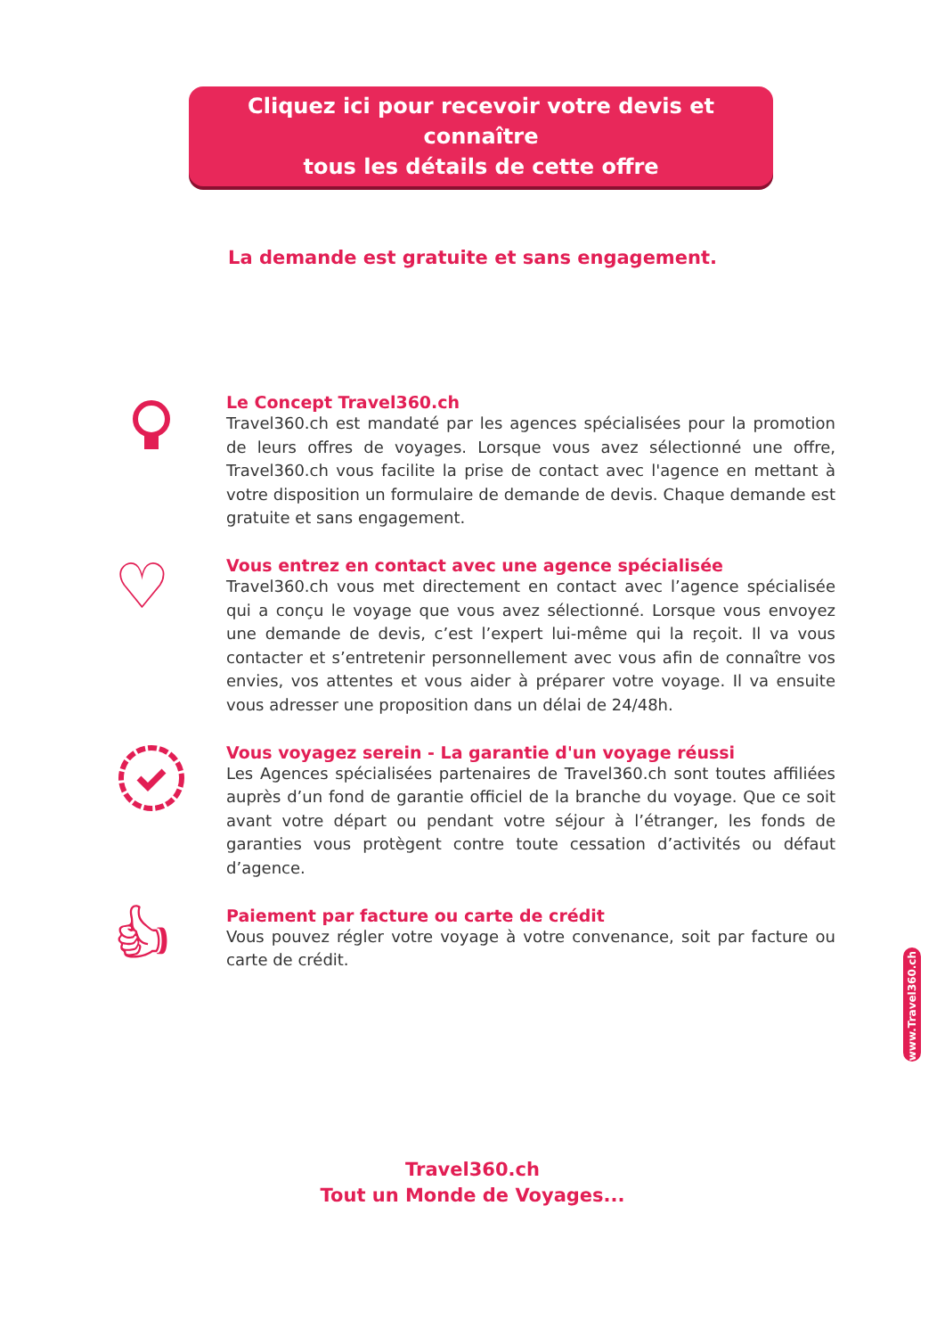Cliquez ici pour recevoir votre devis et connaître
tous les détails de cette offre
La demande est gratuite et sans engagement.
Le Concept Travel360.ch
Travel360.ch est mandaté par les agences spécialisées pour la promotion de leurs offres de voyages. Lorsque vous avez sélectionné une offre, Travel360.ch vous facilite la prise de contact avec l'agence en mettant à votre disposition un formulaire de demande de devis. Chaque demande est gratuite et sans engagement.
♡
Vous entrez en contact avec une agence spécialisée
Travel360.ch vous met directement en contact avec l’agence spécialisée qui a conçu le voyage que vous avez sélectionné. Lorsque vous envoyez une demande de devis, c’est l’expert lui-même qui la reçoit. Il va vous contacter et s’entretenir personnellement avec vous afin de connaître vos envies, vos attentes et vous aider à préparer votre voyage. Il va ensuite vous adresser une proposition dans un délai de 24/48h.
Vous voyagez serein - La garantie d'un voyage réussi
Les Agences spécialisées partenaires de Travel360.ch sont toutes affiliées auprès d’un fond de garantie officiel de la branche du voyage. Que ce soit avant votre départ ou pendant votre séjour à l’étranger, les fonds de garanties vous protègent contre toute cessation d’activités ou défaut d’agence.
👍︎
Paiement par facture ou carte de crédit
Vous pouvez régler votre voyage à votre convenance, soit par facture ou carte de crédit.
www.Travel360.ch
Travel360.ch
Tout un Monde de Voyages...